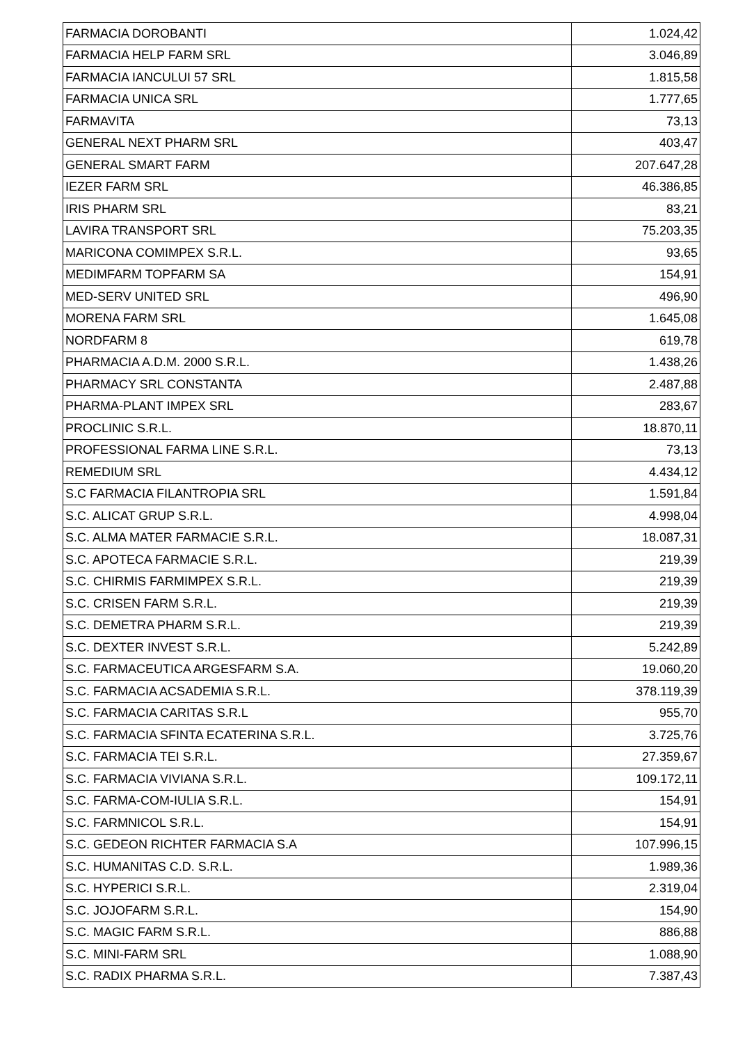| FARMACIA DOROBANTI | 1.024,42 |
| FARMACIA HELP FARM SRL | 3.046,89 |
| FARMACIA IANCULUI 57 SRL | 1.815,58 |
| FARMACIA UNICA SRL | 1.777,65 |
| FARMAVITA | 73,13 |
| GENERAL NEXT PHARM SRL | 403,47 |
| GENERAL SMART FARM | 207.647,28 |
| IEZER FARM SRL | 46.386,85 |
| IRIS PHARM SRL | 83,21 |
| LAVIRA TRANSPORT SRL | 75.203,35 |
| MARICONA COMIMPEX S.R.L. | 93,65 |
| MEDIMFARM TOPFARM SA | 154,91 |
| MED-SERV UNITED SRL | 496,90 |
| MORENA FARM SRL | 1.645,08 |
| NORDFARM 8 | 619,78 |
| PHARMACIA A.D.M. 2000 S.R.L. | 1.438,26 |
| PHARMACY SRL CONSTANTA | 2.487,88 |
| PHARMA-PLANT IMPEX SRL | 283,67 |
| PROCLINIC S.R.L. | 18.870,11 |
| PROFESSIONAL FARMA LINE S.R.L. | 73,13 |
| REMEDIUM SRL | 4.434,12 |
| S.C FARMACIA FILANTROPIA SRL | 1.591,84 |
| S.C. ALICAT GRUP S.R.L. | 4.998,04 |
| S.C. ALMA MATER FARMACIE S.R.L. | 18.087,31 |
| S.C. APOTECA FARMACIE S.R.L. | 219,39 |
| S.C. CHIRMIS FARMIMPEX S.R.L. | 219,39 |
| S.C. CRISEN FARM S.R.L. | 219,39 |
| S.C. DEMETRA PHARM S.R.L. | 219,39 |
| S.C. DEXTER INVEST S.R.L. | 5.242,89 |
| S.C. FARMACEUTICA ARGESFARM S.A. | 19.060,20 |
| S.C. FARMACIA ACSADEMIA S.R.L. | 378.119,39 |
| S.C. FARMACIA CARITAS S.R.L | 955,70 |
| S.C. FARMACIA SFINTA ECATERINA S.R.L. | 3.725,76 |
| S.C. FARMACIA TEI S.R.L. | 27.359,67 |
| S.C. FARMACIA VIVIANA S.R.L. | 109.172,11 |
| S.C. FARMA-COM-IULIA S.R.L. | 154,91 |
| S.C. FARMNICOL S.R.L. | 154,91 |
| S.C. GEDEON RICHTER FARMACIA S.A | 107.996,15 |
| S.C. HUMANITAS C.D. S.R.L. | 1.989,36 |
| S.C. HYPERICI S.R.L. | 2.319,04 |
| S.C. JOJOFARM S.R.L. | 154,90 |
| S.C. MAGIC FARM S.R.L. | 886,88 |
| S.C. MINI-FARM SRL | 1.088,90 |
| S.C. RADIX PHARMA S.R.L. | 7.387,43 |